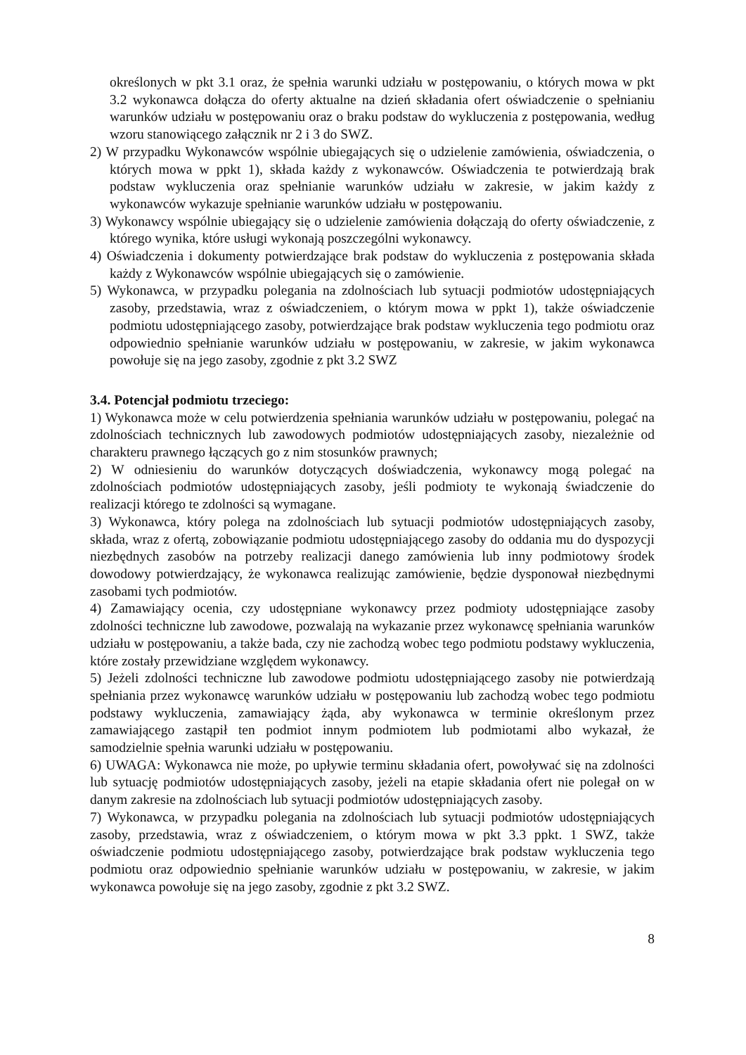określonych w pkt 3.1 oraz, że spełnia warunki udziału w postępowaniu, o których mowa w pkt 3.2 wykonawca dołącza do oferty aktualne na dzień składania ofert oświadczenie o spełnianiu warunków udziału w postępowaniu oraz o braku podstaw do wykluczenia z postępowania, według wzoru stanowiącego załącznik nr 2 i 3 do SWZ.
2) W przypadku Wykonawców wspólnie ubiegających się o udzielenie zamówienia, oświadczenia, o których mowa w ppkt 1), składa każdy z wykonawców. Oświadczenia te potwierdzają brak podstaw wykluczenia oraz spełnianie warunków udziału w zakresie, w jakim każdy z wykonawców wykazuje spełnianie warunków udziału w postępowaniu.
3) Wykonawcy wspólnie ubiegający się o udzielenie zamówienia dołączają do oferty oświadczenie, z którego wynika, które usługi wykonają poszczególni wykonawcy.
4) Oświadczenia i dokumenty potwierdzające brak podstaw do wykluczenia z postępowania składa każdy z Wykonawców wspólnie ubiegających się o zamówienie.
5) Wykonawca, w przypadku polegania na zdolnościach lub sytuacji podmiotów udostępniających zasoby, przedstawia, wraz z oświadczeniem, o którym mowa w ppkt 1), także oświadczenie podmiotu udostępniającego zasoby, potwierdzające brak podstaw wykluczenia tego podmiotu oraz odpowiednio spełnianie warunków udziału w postępowaniu, w zakresie, w jakim wykonawca powołuje się na jego zasoby, zgodnie z pkt 3.2 SWZ
3.4. Potencjał podmiotu trzeciego:
1) Wykonawca może w celu potwierdzenia spełniania warunków udziału w postępowaniu, polegać na zdolnościach technicznych lub zawodowych podmiotów udostępniających zasoby, niezależnie od charakteru prawnego łączących go z nim stosunków prawnych;
2) W odniesieniu do warunków dotyczących doświadczenia, wykonawcy mogą polegać na zdolnościach podmiotów udostępniających zasoby, jeśli podmioty te wykonają świadczenie do realizacji którego te zdolności są wymagane.
3) Wykonawca, który polega na zdolnościach lub sytuacji podmiotów udostępniających zasoby, składa, wraz z ofertą, zobowiązanie podmiotu udostępniającego zasoby do oddania mu do dyspozycji niezbędnych zasobów na potrzeby realizacji danego zamówienia lub inny podmiotowy środek dowodowy potwierdzający, że wykonawca realizując zamówienie, będzie dysponował niezbędnymi zasobami tych podmiotów.
4) Zamawiający ocenia, czy udostępniane wykonawcy przez podmioty udostępniające zasoby zdolności techniczne lub zawodowe, pozwalają na wykazanie przez wykonawcę spełniania warunków udziału w postępowaniu, a także bada, czy nie zachodzą wobec tego podmiotu podstawy wykluczenia, które zostały przewidziane względem wykonawcy.
5) Jeżeli zdolności techniczne lub zawodowe podmiotu udostępniającego zasoby nie potwierdzają spełniania przez wykonawcę warunków udziału w postępowaniu lub zachodzą wobec tego podmiotu podstawy wykluczenia, zamawiający żąda, aby wykonawca w terminie określonym przez zamawiającego zastąpił ten podmiot innym podmiotem lub podmiotami albo wykazał, że samodzielnie spełnia warunki udziału w postępowaniu.
6) UWAGA: Wykonawca nie może, po upływie terminu składania ofert, powoływać się na zdolności lub sytuację podmiotów udostępniających zasoby, jeżeli na etapie składania ofert nie polegał on w danym zakresie na zdolnościach lub sytuacji podmiotów udostępniających zasoby.
7) Wykonawca, w przypadku polegania na zdolnościach lub sytuacji podmiotów udostępniających zasoby, przedstawia, wraz z oświadczeniem, o którym mowa w pkt 3.3 ppkt. 1 SWZ, także oświadczenie podmiotu udostępniającego zasoby, potwierdzające brak podstaw wykluczenia tego podmiotu oraz odpowiednio spełnianie warunków udziału w postępowaniu, w zakresie, w jakim wykonawca powołuje się na jego zasoby, zgodnie z pkt 3.2 SWZ.
8